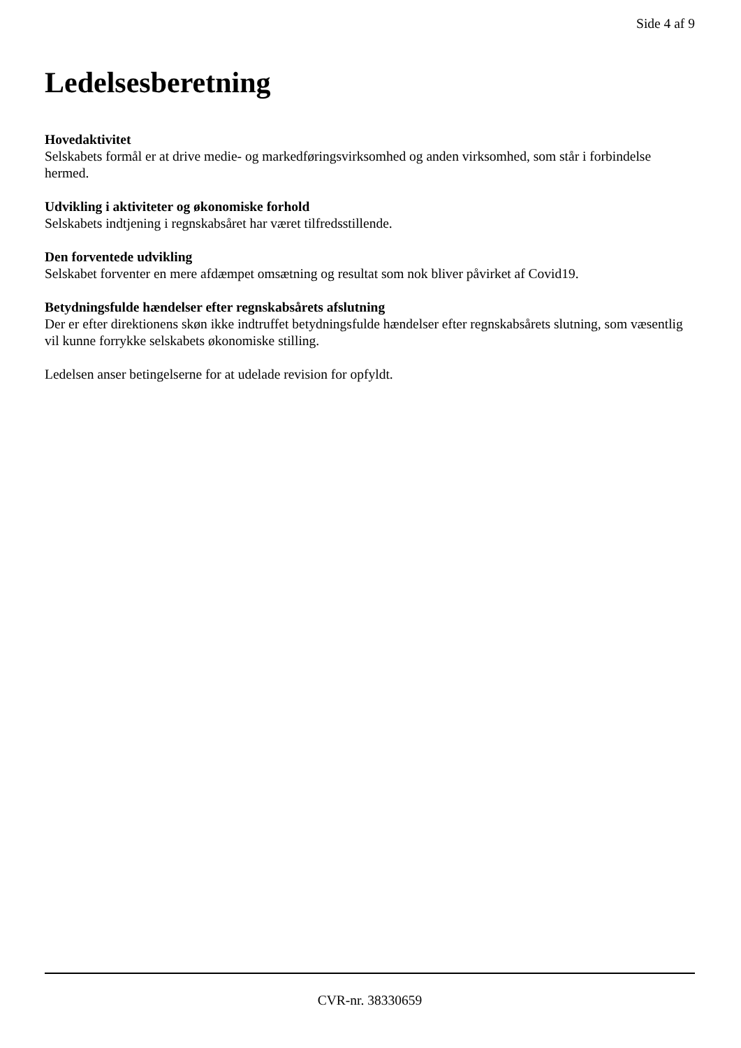Side 4 af 9
Ledelsesberetning
Hovedaktivitet
Selskabets formål er at drive medie- og markedføringsvirksomhed og anden virksomhed, som står i forbindelse hermed.
Udvikling i aktiviteter og økonomiske forhold
Selskabets indtjening i regnskabsåret har været tilfredsstillende.
Den forventede udvikling
Selskabet forventer en mere afdæmpet omsætning og resultat som nok bliver påvirket af Covid19.
Betydningsfulde hændelser efter regnskabsårets afslutning
Der er efter direktionens skøn ikke indtruffet betydningsfulde hændelser efter regnskabsårets slutning, som væsentlig vil kunne forrykke selskabets økonomiske stilling.
Ledelsen anser betingelserne for at udelade revision for opfyldt.
CVR-nr. 38330659